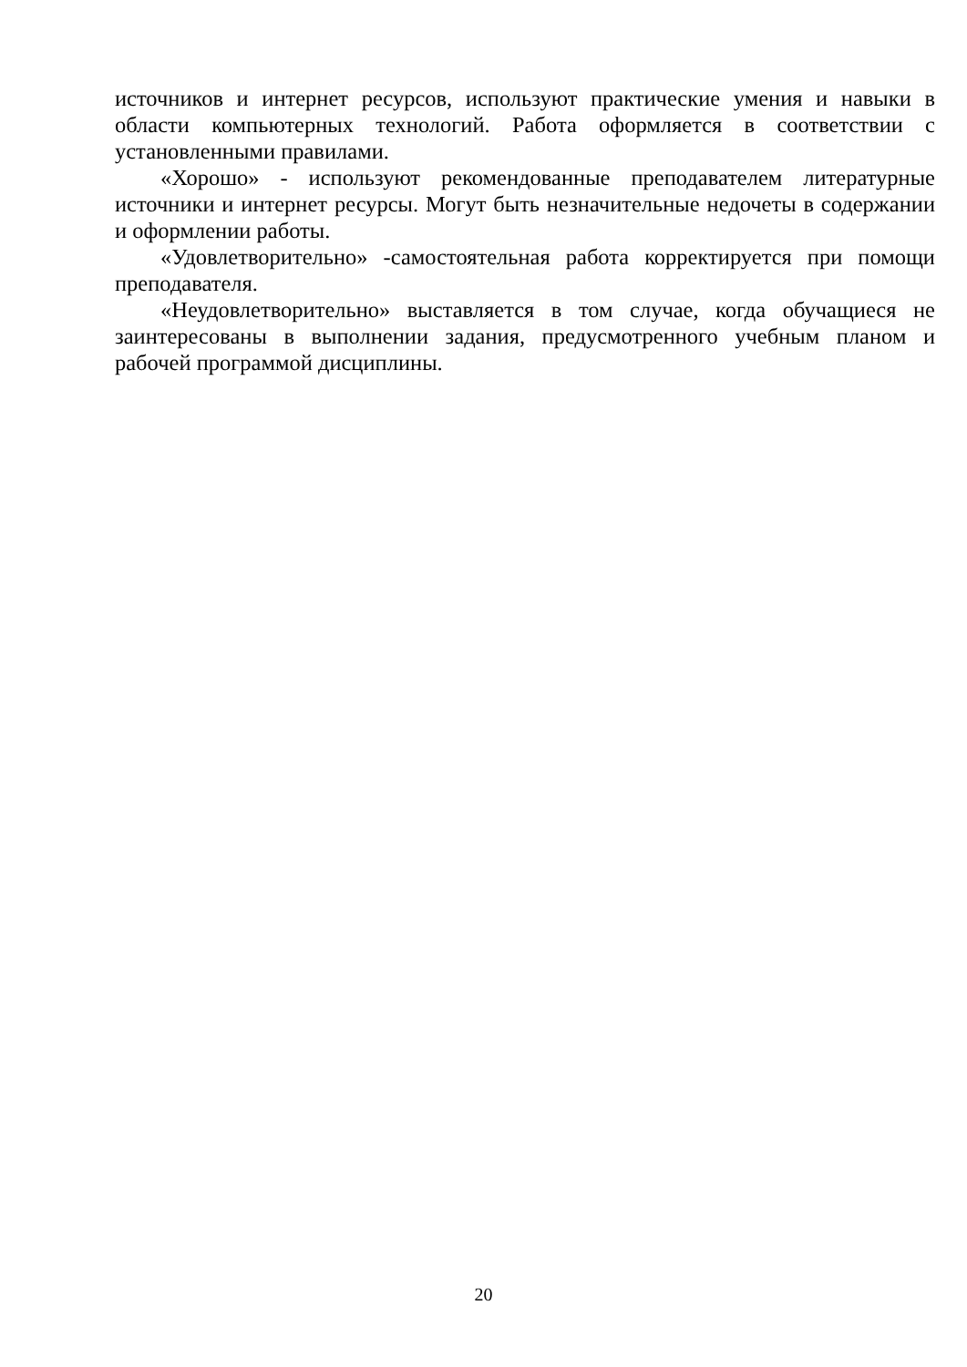источников и интернет ресурсов, используют практические умения и навыки в области компьютерных технологий. Работа оформляется в соответствии с установленными правилами.
«Хорошо» - используют рекомендованные преподавателем литературные источники и интернет ресурсы. Могут быть незначительные недочеты в содержании и оформлении работы.
«Удовлетворительно» -самостоятельная работа корректируется при помощи преподавателя.
«Неудовлетворительно» выставляется в том случае, когда обучащиеся не заинтересованы в выполнении задания, предусмотренного учебным планом и рабочей программой дисциплины.
20